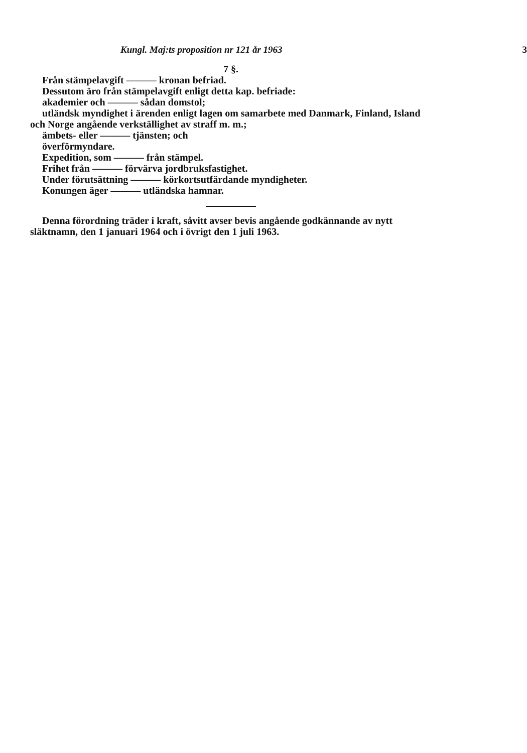Kungl. Maj:ts proposition nr 121 år 1963 3
7 §.
Från stämpelavgift ——— kronan befriad.
Dessutom äro från stämpelavgift enligt detta kap. befriade:
akademier och ——— sådan domstol;
utländsk myndighet i ärenden enligt lagen om samarbete med Danmark, Finland, Island och Norge angående verkställighet av straff m. m.;
ämbets- eller ——— tjänsten; och
överförmyndare.
Expedition, som ——— från stämpel.
Frihet från ——— förvärva jordbruksfastighet.
Under förutsättning ——— körkortsutfärdande myndigheter.
Konungen äger ——— utländska hamnar.
Denna förordning träder i kraft, såvitt avser bevis angående godkännande av nytt släktnamn, den 1 januari 1964 och i övrigt den 1 juli 1963.